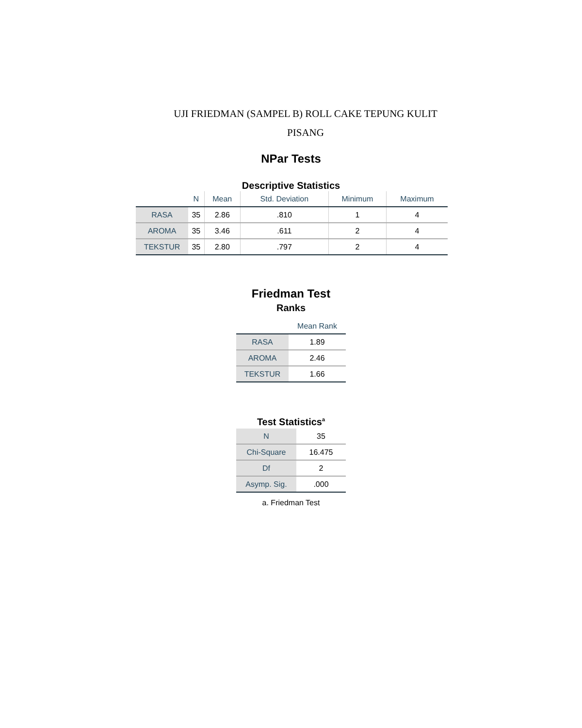UJI FRIEDMAN (SAMPEL B) ROLL CAKE TEPUNG KULIT
PISANG
NPar Tests
Descriptive Statistics
| | N | Mean | Std. Deviation | Minimum | Maximum |
| --- | --- | --- | --- | --- | --- |
| RASA | 35 | 2.86 | .810 | 1 | 4 |
| AROMA | 35 | 3.46 | .611 | 2 | 4 |
| TEKSTUR | 35 | 2.80 | .797 | 2 | 4 |
Friedman Test
Ranks
| | Mean Rank |
| --- | --- |
| RASA | 1.89 |
| AROMA | 2.46 |
| TEKSTUR | 1.66 |
Test Statistics<sup>a</sup>
| N | 35 |
| Chi-Square | 16.475 |
| Df | 2 |
| Asymp. Sig. | .000 |
a. Friedman Test